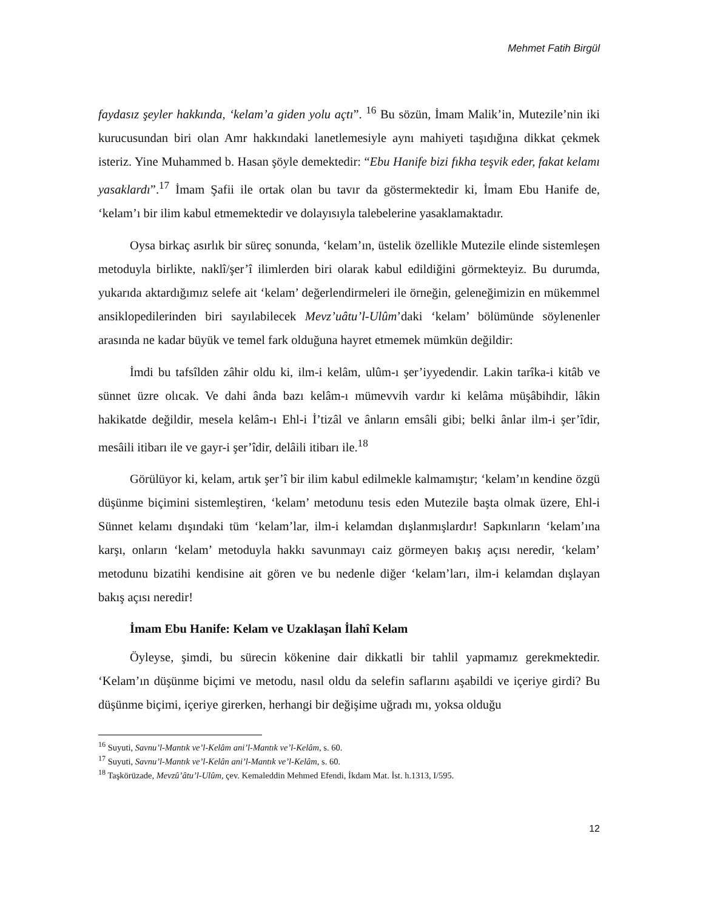Mehmet Fatih Birgül
faydasız şeyler hakkında, ‘kelam’a giden yolu açtı”. <sup>16</sup> Bu sözün, İmam Malik’in, Mutezile’nin iki kurucusundan biri olan Amr hakkındaki lanetlemesiyle aynı mahiyeti taşıdığına dikkat çekmek isteriz. Yine Muhammed b. Hasan şöyle demektedir: “Ebu Hanife bizi fıkha teşvik eder, fakat kelamı yasaklardı”.<sup>17</sup> İmam Şafii ile ortak olan bu tavır da göstermektedir ki, İmam Ebu Hanife de, ‘kelam’ı bir ilim kabul etmemektedir ve dolayısıyla talebelerine yasaklamaktadır.
Oysa birkaç asırlık bir süreç sonunda, ‘kelam’ın, üstelik özellikle Mutezile elinde sistemleşen metoduyla birlikte, naklî/şer’î ilimlerden biri olarak kabul edildiğini görmekteyiz. Bu durumda, yukarıda aktardığımız selefe ait ‘kelam’ değerlendirmeleri ile örneğin, geleneğimizin en mükemmel ansiklopedilerinden biri sayılabilecek Mevz’uâtu’l-Ulûm’daki ‘kelam’ bölümünde söylenenler arasında ne kadar büyük ve temel fark olduğuna hayret etmemek mümkün değildir:
İmdi bu tafsîlden zâhir oldu ki, ilm-i kelâm, ulûm-ı şer’iyyedendir. Lakin tarîka-i kitâb ve sünnet üzre olıcak. Ve dahi ânda bazı kelâm-ı mümevvih vardır ki kelâma müşâbihdir, lâkin hakikatde değildir, mesela kelâm-ı Ehl-i İ’tizâl ve ânların emsâli gibi; belki ânlar ilm-i şer’îdir, mesâili itibarı ile ve gayr-i şer’îdir, delâili itibarı ile.<sup>18</sup>
Görülüyor ki, kelam, artık şer’î bir ilim kabul edilmekle kalmamıştır; ‘kelam’ın kendine özgü düşünme biçimini sistemleştiren, ‘kelam’ metodunu tesis eden Mutezile başta olmak üzere, Ehl-i Sünnet kelamı dışındaki tüm ‘kelam’lar, ilm-i kelamdan dışlanmışlardır! Sapkınların ‘kelam’ına karşı, onların ‘kelam’ metoduyla hakkı savunmayı caiz görmeyen bakış açısı neredir, ‘kelam’ metodunu bizatihi kendisine ait gören ve bu nedenle diğer ‘kelam’ları, ilm-i kelamdan dışlayan bakış açısı neredir!
İmam Ebu Hanife: Kelam ve Uzaklaşan İlahî Kelam
Öyleyse, şimdi, bu sürecin kökenine dair dikkatli bir tahlil yapmamız gerekmektedir. ‘Kelam’ın düşünme biçimi ve metodu, nasıl oldu da selefin saflarını aşabildi ve içeriye girdi? Bu düşünme biçimi, içeriye girerken, herhangi bir değişime uğradı mı, yoksa olduğu
<sup>16</sup> Suyuti, Savnu’l-Mantık ve’l-Kelâm ani’l-Mantık ve’l-Kelâm, s. 60.
<sup>17</sup> Suyuti, Savnu’l-Mantık ve’l-Kelân ani’l-Mantık ve’l-Kelâm, s. 60.
<sup>18</sup> Taşkörüzade, Mevzû’âtu’l-Ulûm, çev. Kemaleddin Mehmed Efendi, İkdam Mat. İst. h.1313, I/595.
12